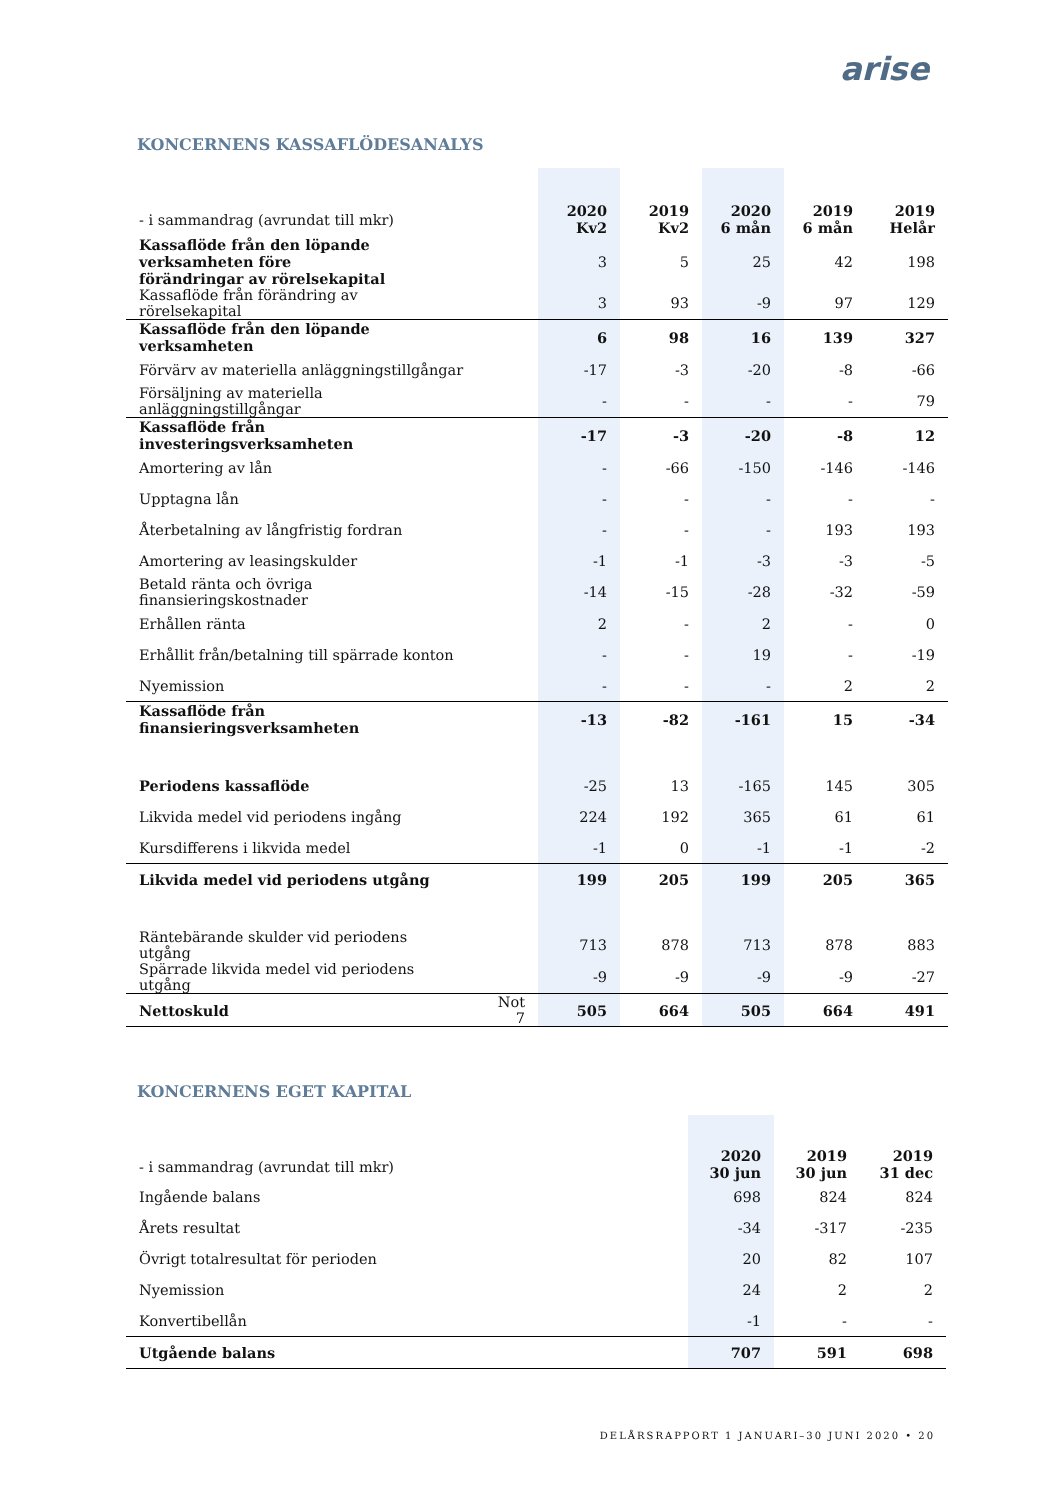arise
KONCERNENS KASSAFLÖDESANALYS
| - i sammandrag (avrundat till mkr) | | 2020 Kv2 | 2019 Kv2 | 2020 6 mån | 2019 6 mån | 2019 Helår |
| --- | --- | --- | --- | --- | --- | --- |
| Kassaflöde från den löpande verksamheten före förändringar av rörelsekapital | | 3 | 5 | 25 | 42 | 198 |
| Kassaflöde från förändring av rörelsekapital | | 3 | 93 | -9 | 97 | 129 |
| Kassaflöde från den löpande verksamheten | | 6 | 98 | 16 | 139 | 327 |
| Förvärv av materiella anläggningstillgångar | | -17 | -3 | -20 | -8 | -66 |
| Försäljning av materiella anläggningstillgångar | | - | - | - | - | 79 |
| Kassaflöde från investeringsverksamheten | | -17 | -3 | -20 | -8 | 12 |
| Amortering av lån | | - | -66 | -150 | -146 | -146 |
| Upptagna lån | | - | - | - | - | - |
| Återbetalning av långfristig fordran | | - | - | - | 193 | 193 |
| Amortering av leasingskulder | | -1 | -1 | -3 | -3 | -5 |
| Betald ränta och övriga finansieringskostnader | | -14 | -15 | -28 | -32 | -59 |
| Erhållen ränta | | 2 | - | 2 | - | 0 |
| Erhållit från/betalning till spärrade konton | | - | - | 19 | - | -19 |
| Nyemission | | - | - | - | 2 | 2 |
| Kassaflöde från finansieringsverksamheten | | -13 | -82 | -161 | 15 | -34 |
| Periodens kassaflöde | | -25 | 13 | -165 | 145 | 305 |
| Likvida medel vid periodens ingång | | 224 | 192 | 365 | 61 | 61 |
| Kursdifferens i likvida medel | | -1 | 0 | -1 | -1 | -2 |
| Likvida medel vid periodens utgång | | 199 | 205 | 199 | 205 | 365 |
| Räntebärande skulder vid periodens utgång | | 713 | 878 | 713 | 878 | 883 |
| Spärrade likvida medel vid periodens utgång | | -9 | -9 | -9 | -9 | -27 |
| Nettoskuld | Not 7 | 505 | 664 | 505 | 664 | 491 |
KONCERNENS EGET KAPITAL
| - i sammandrag (avrundat till mkr) | 2020 30 jun | 2019 30 jun | 2019 31 dec |
| --- | --- | --- | --- |
| Ingående balans | 698 | 824 | 824 |
| Årets resultat | -34 | -317 | -235 |
| Övrigt totalresultat för perioden | 20 | 82 | 107 |
| Nyemission | 24 | 2 | 2 |
| Konvertibellån | -1 | - | - |
| Utgående balans | 707 | 591 | 698 |
DELÅRSRAPPORT 1 JANUARI–30 JUNI 2020 • 20